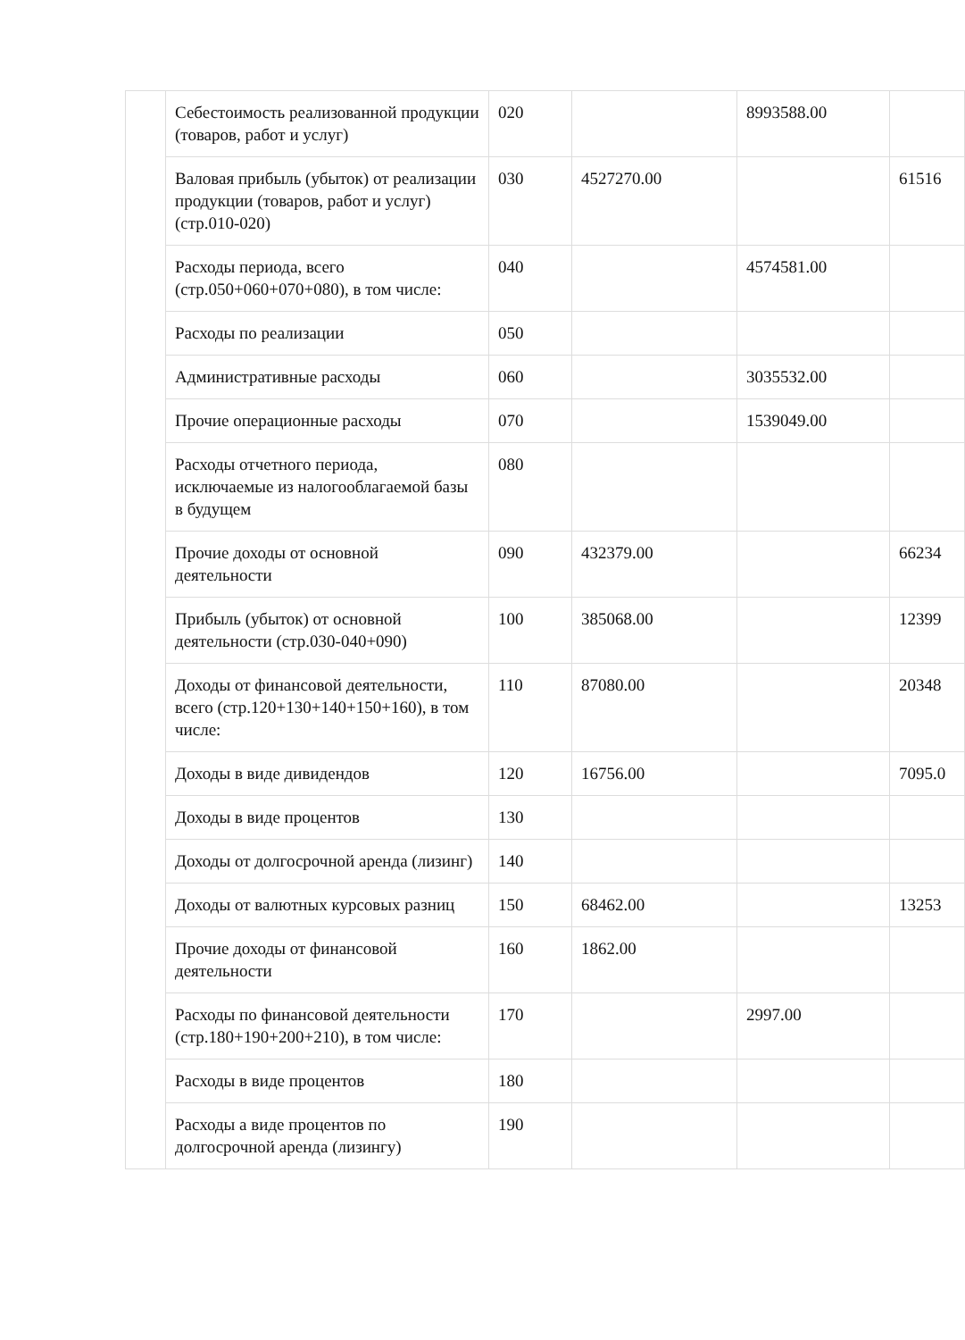| | Себестоимость реализованной продукции (товаров, работ и услуг) | 020 | | 8993588.00 | |
| | Валовая прибыль (убыток) от реализации продукции (товаров, работ и услуг) (стр.010-020) | 030 | 4527270.00 | | 61516 |
| | Расходы периода, всего (стр.050+060+070+080), в том числе: | 040 | | 4574581.00 | |
| | Расходы по реализации | 050 | | | |
| | Административные расходы | 060 | | 3035532.00 | |
| | Прочие операционные расходы | 070 | | 1539049.00 | |
| | Расходы отчетного периода, исключаемые из налогооблагаемой базы в будущем | 080 | | | |
| | Прочие доходы от основной деятельности | 090 | 432379.00 | | 66234 |
| | Прибыль (убыток) от основной деятельности (стр.030-040+090) | 100 | 385068.00 | | 12399 |
| | Доходы от финансовой деятельности, всего (стр.120+130+140+150+160), в том числе: | 110 | 87080.00 | | 20348 |
| | Доходы в виде дивидендов | 120 | 16756.00 | | 7095.0 |
| | Доходы в виде процентов | 130 | | | |
| | Доходы от долгосрочной аренда (лизинг) | 140 | | | |
| | Доходы от валютных курсовых разниц | 150 | 68462.00 | | 13253 |
| | Прочие доходы от финансовой деятельности | 160 | 1862.00 | | |
| | Расходы по финансовой деятельности (стр.180+190+200+210), в том числе: | 170 | | 2997.00 | |
| | Расходы в виде процентов | 180 | | | |
| | Расходы а виде процентов по долгосрочной аренда (лизингу) | 190 | | | |